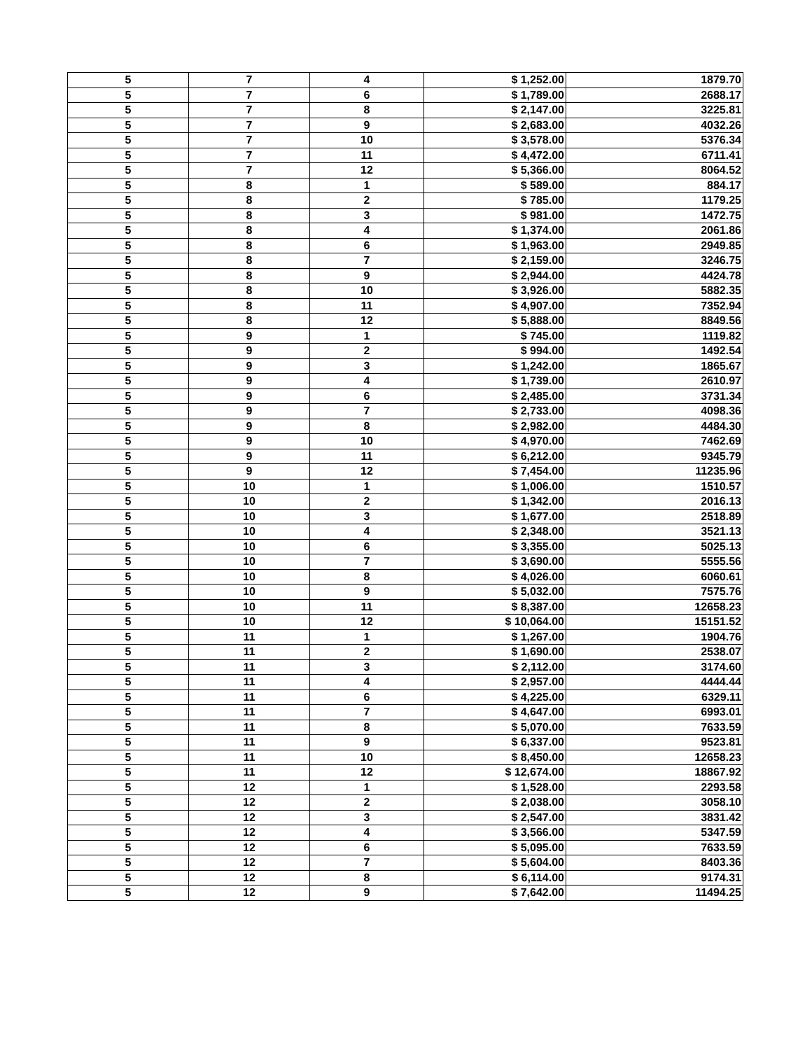| 5 | 7 | 4 | $ 1,252.00 | 1879.70 |
| 5 | 7 | 6 | $ 1,789.00 | 2688.17 |
| 5 | 7 | 8 | $ 2,147.00 | 3225.81 |
| 5 | 7 | 9 | $ 2,683.00 | 4032.26 |
| 5 | 7 | 10 | $ 3,578.00 | 5376.34 |
| 5 | 7 | 11 | $ 4,472.00 | 6711.41 |
| 5 | 7 | 12 | $ 5,366.00 | 8064.52 |
| 5 | 8 | 1 | $ 589.00 | 884.17 |
| 5 | 8 | 2 | $ 785.00 | 1179.25 |
| 5 | 8 | 3 | $ 981.00 | 1472.75 |
| 5 | 8 | 4 | $ 1,374.00 | 2061.86 |
| 5 | 8 | 6 | $ 1,963.00 | 2949.85 |
| 5 | 8 | 7 | $ 2,159.00 | 3246.75 |
| 5 | 8 | 9 | $ 2,944.00 | 4424.78 |
| 5 | 8 | 10 | $ 3,926.00 | 5882.35 |
| 5 | 8 | 11 | $ 4,907.00 | 7352.94 |
| 5 | 8 | 12 | $ 5,888.00 | 8849.56 |
| 5 | 9 | 1 | $ 745.00 | 1119.82 |
| 5 | 9 | 2 | $ 994.00 | 1492.54 |
| 5 | 9 | 3 | $ 1,242.00 | 1865.67 |
| 5 | 9 | 4 | $ 1,739.00 | 2610.97 |
| 5 | 9 | 6 | $ 2,485.00 | 3731.34 |
| 5 | 9 | 7 | $ 2,733.00 | 4098.36 |
| 5 | 9 | 8 | $ 2,982.00 | 4484.30 |
| 5 | 9 | 10 | $ 4,970.00 | 7462.69 |
| 5 | 9 | 11 | $ 6,212.00 | 9345.79 |
| 5 | 9 | 12 | $ 7,454.00 | 11235.96 |
| 5 | 10 | 1 | $ 1,006.00 | 1510.57 |
| 5 | 10 | 2 | $ 1,342.00 | 2016.13 |
| 5 | 10 | 3 | $ 1,677.00 | 2518.89 |
| 5 | 10 | 4 | $ 2,348.00 | 3521.13 |
| 5 | 10 | 6 | $ 3,355.00 | 5025.13 |
| 5 | 10 | 7 | $ 3,690.00 | 5555.56 |
| 5 | 10 | 8 | $ 4,026.00 | 6060.61 |
| 5 | 10 | 9 | $ 5,032.00 | 7575.76 |
| 5 | 10 | 11 | $ 8,387.00 | 12658.23 |
| 5 | 10 | 12 | $ 10,064.00 | 15151.52 |
| 5 | 11 | 1 | $ 1,267.00 | 1904.76 |
| 5 | 11 | 2 | $ 1,690.00 | 2538.07 |
| 5 | 11 | 3 | $ 2,112.00 | 3174.60 |
| 5 | 11 | 4 | $ 2,957.00 | 4444.44 |
| 5 | 11 | 6 | $ 4,225.00 | 6329.11 |
| 5 | 11 | 7 | $ 4,647.00 | 6993.01 |
| 5 | 11 | 8 | $ 5,070.00 | 7633.59 |
| 5 | 11 | 9 | $ 6,337.00 | 9523.81 |
| 5 | 11 | 10 | $ 8,450.00 | 12658.23 |
| 5 | 11 | 12 | $ 12,674.00 | 18867.92 |
| 5 | 12 | 1 | $ 1,528.00 | 2293.58 |
| 5 | 12 | 2 | $ 2,038.00 | 3058.10 |
| 5 | 12 | 3 | $ 2,547.00 | 3831.42 |
| 5 | 12 | 4 | $ 3,566.00 | 5347.59 |
| 5 | 12 | 6 | $ 5,095.00 | 7633.59 |
| 5 | 12 | 7 | $ 5,604.00 | 8403.36 |
| 5 | 12 | 8 | $ 6,114.00 | 9174.31 |
| 5 | 12 | 9 | $ 7,642.00 | 11494.25 |